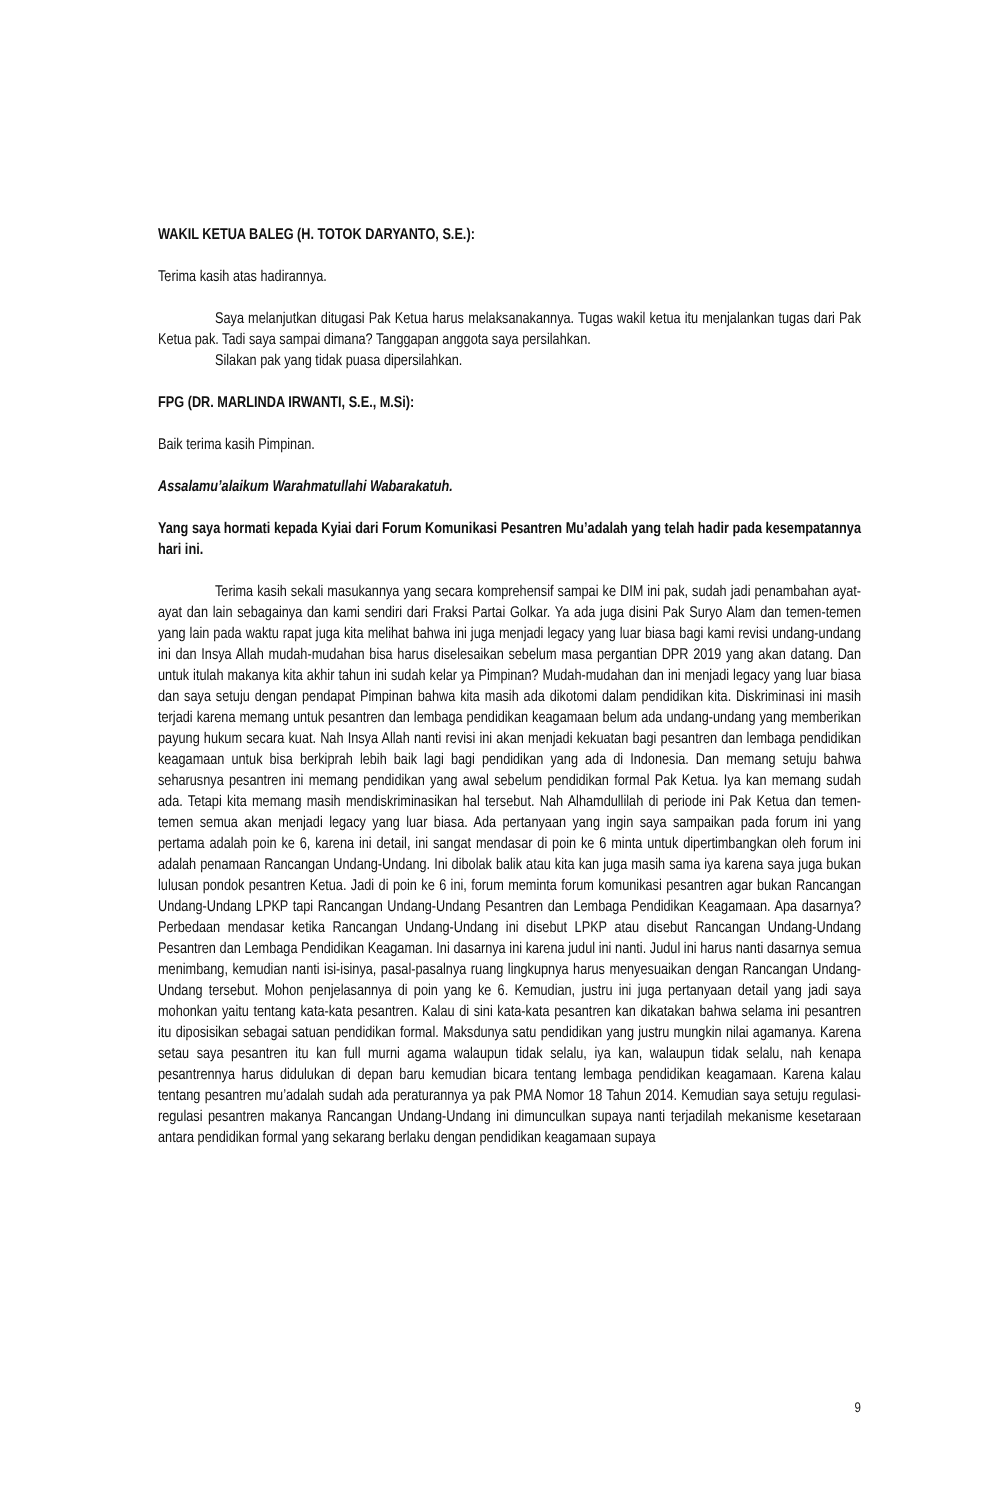WAKIL KETUA BALEG (H. TOTOK DARYANTO, S.E.):
Terima kasih atas hadirannya.
Saya melanjutkan ditugasi Pak Ketua harus melaksanakannya. Tugas wakil ketua itu menjalankan tugas dari Pak Ketua pak. Tadi saya sampai dimana? Tanggapan anggota saya persilahkan.
Silakan pak yang tidak puasa dipersilahkan.
FPG (DR. MARLINDA IRWANTI, S.E., M.Si):
Baik terima kasih Pimpinan.
Assalamu’alaikum Warahmatullahi Wabarakatuh.
Yang saya hormati kepada Kyiai dari Forum Komunikasi Pesantren Mu’adalah yang telah hadir pada kesempatannya hari ini.
Terima kasih sekali masukannya yang secara komprehensif sampai ke DIM ini pak, sudah jadi penambahan ayat-ayat dan lain sebagainya dan kami sendiri dari Fraksi Partai Golkar. Ya ada juga disini Pak Suryo Alam dan temen-temen yang lain pada waktu rapat juga kita melihat bahwa ini juga menjadi legacy yang luar biasa bagi kami revisi undang-undang ini dan Insya Allah mudah-mudahan bisa harus diselesaikan sebelum masa pergantian DPR 2019 yang akan datang. Dan untuk itulah makanya kita akhir tahun ini sudah kelar ya Pimpinan? Mudah-mudahan dan ini menjadi legacy yang luar biasa dan saya setuju dengan pendapat Pimpinan bahwa kita masih ada dikotomi dalam pendidikan kita. Diskriminasi ini masih terjadi karena memang untuk pesantren dan lembaga pendidikan keagamaan belum ada undang-undang yang memberikan payung hukum secara kuat. Nah Insya Allah nanti revisi ini akan menjadi kekuatan bagi pesantren dan lembaga pendidikan keagamaan untuk bisa berkiprah lebih baik lagi bagi pendidikan yang ada di Indonesia. Dan memang setuju bahwa seharusnya pesantren ini memang pendidikan yang awal sebelum pendidikan formal Pak Ketua. Iya kan memang sudah ada. Tetapi kita memang masih mendiskriminasikan hal tersebut. Nah Alhamdullilah di periode ini Pak Ketua dan temen-temen semua akan menjadi legacy yang luar biasa. Ada pertanyaan yang ingin saya sampaikan pada forum ini yang pertama adalah poin ke 6, karena ini detail, ini sangat mendasar di poin ke 6 minta untuk dipertimbangkan oleh forum ini adalah penamaan Rancangan Undang-Undang. Ini dibolak balik atau kita kan juga masih sama iya karena saya juga bukan lulusan pondok pesantren Ketua. Jadi di poin ke 6 ini, forum meminta forum komunikasi pesantren agar bukan Rancangan Undang-Undang LPKP tapi Rancangan Undang-Undang Pesantren dan Lembaga Pendidikan Keagamaan. Apa dasarnya? Perbedaan mendasar ketika Rancangan Undang-Undang ini disebut LPKP atau disebut Rancangan Undang-Undang Pesantren dan Lembaga Pendidikan Keagaman. Ini dasarnya ini karena judul ini nanti. Judul ini harus nanti dasarnya semua menimbang, kemudian nanti isi-isinya, pasal-pasalnya ruang lingkupnya harus menyesuaikan dengan Rancangan Undang-Undang tersebut. Mohon penjelasannya di poin yang ke 6. Kemudian, justru ini juga pertanyaan detail yang jadi saya mohonkan yaitu tentang kata-kata pesantren. Kalau di sini kata-kata pesantren kan dikatakan bahwa selama ini pesantren itu diposisikan sebagai satuan pendidikan formal. Maksdunya satu pendidikan yang justru mungkin nilai agamanya. Karena setau saya pesantren itu kan full murni agama walaupun tidak selalu, iya kan, walaupun tidak selalu, nah kenapa pesantrennya harus didulukan di depan baru kemudian bicara tentang lembaga pendidikan keagamaan. Karena kalau tentang pesantren mu’adalah sudah ada peraturannya ya pak PMA Nomor 18 Tahun 2014. Kemudian saya setuju regulasi-regulasi pesantren makanya Rancangan Undang-Undang ini dimunculkan supaya nanti terjadilah mekanisme kesetaraan antara pendidikan formal yang sekarang berlaku dengan pendidikan keagamaan supaya
9